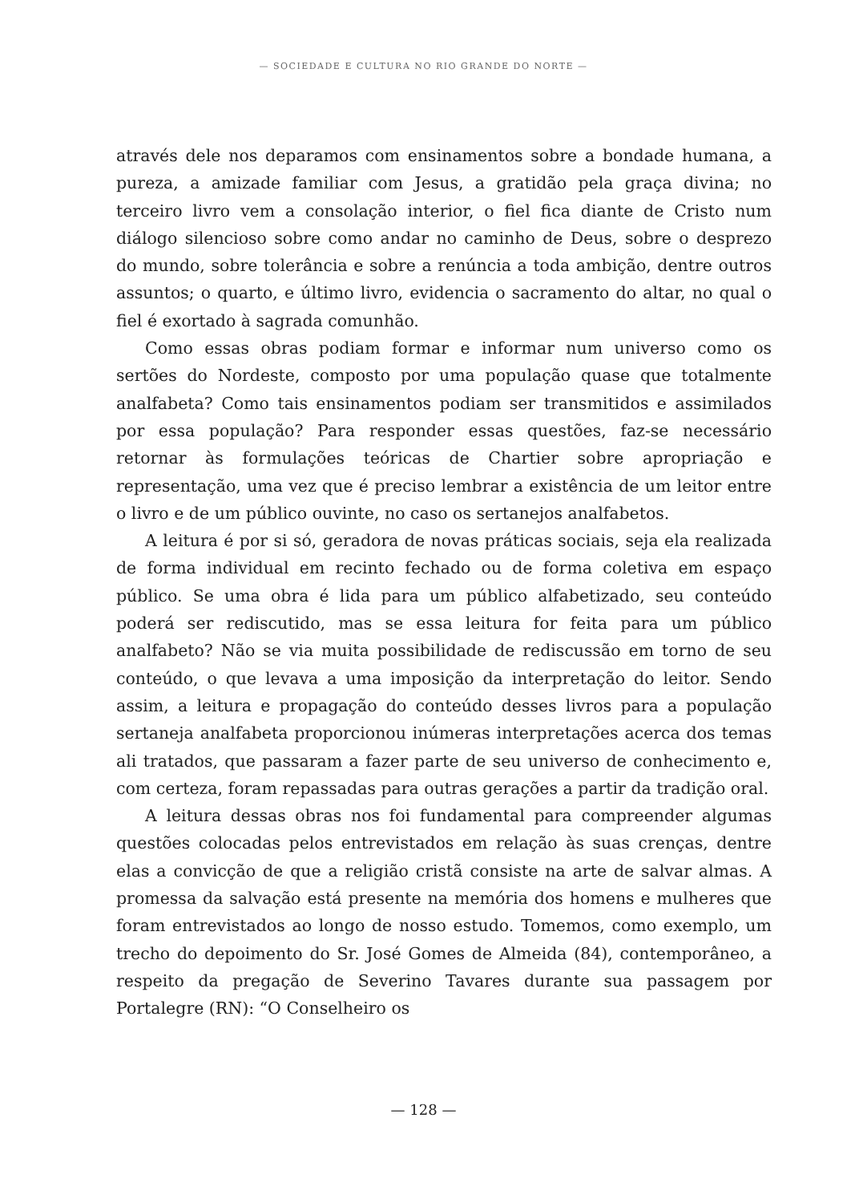— SOCIEDADE E CULTURA NO RIO GRANDE DO NORTE —
através dele nos deparamos com ensinamentos sobre a bondade humana, a pureza, a amizade familiar com Jesus, a gratidão pela graça divina; no terceiro livro vem a consolação interior, o fiel fica diante de Cristo num diálogo silencioso sobre como andar no caminho de Deus, sobre o desprezo do mundo, sobre tolerância e sobre a renúncia a toda ambição, dentre outros assuntos; o quarto, e último livro, evidencia o sacramento do altar, no qual o fiel é exortado à sagrada comunhão.
Como essas obras podiam formar e informar num universo como os sertões do Nordeste, composto por uma população quase que totalmente analfabeta? Como tais ensinamentos podiam ser transmitidos e assimilados por essa população? Para responder essas questões, faz-se necessário retornar às formulações teóricas de Chartier sobre apropriação e representação, uma vez que é preciso lembrar a existência de um leitor entre o livro e de um público ouvinte, no caso os sertanejos analfabetos.
A leitura é por si só, geradora de novas práticas sociais, seja ela realizada de forma individual em recinto fechado ou de forma coletiva em espaço público. Se uma obra é lida para um público alfabetizado, seu conteúdo poderá ser rediscutido, mas se essa leitura for feita para um público analfabeto? Não se via muita possibilidade de rediscussão em torno de seu conteúdo, o que levava a uma imposição da interpretação do leitor. Sendo assim, a leitura e propagação do conteúdo desses livros para a população sertaneja analfabeta proporcionou inúmeras interpretações acerca dos temas ali tratados, que passaram a fazer parte de seu universo de conhecimento e, com certeza, foram repassadas para outras gerações a partir da tradição oral.
A leitura dessas obras nos foi fundamental para compreender algumas questões colocadas pelos entrevistados em relação às suas crenças, dentre elas a convicção de que a religião cristã consiste na arte de salvar almas. A promessa da salvação está presente na memória dos homens e mulheres que foram entrevistados ao longo de nosso estudo. Tomemos, como exemplo, um trecho do depoimento do Sr. José Gomes de Almeida (84), contemporâneo, a respeito da pregação de Severino Tavares durante sua passagem por Portalegre (RN): “O Conselheiro os
— 128 —